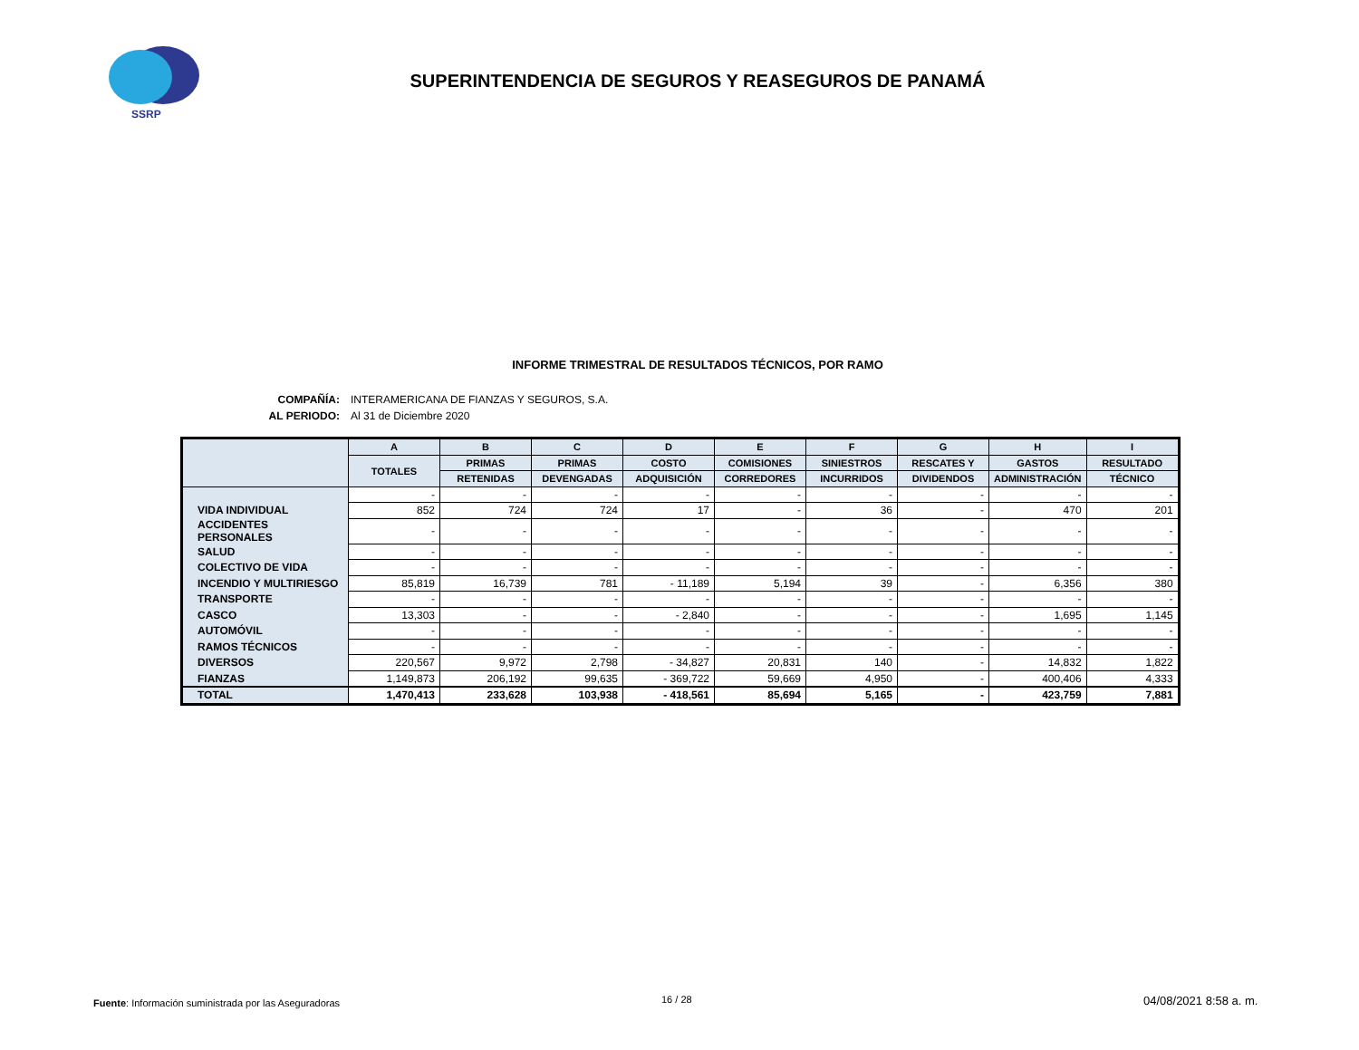SSRP
SUPERINTENDENCIA DE SEGUROS Y REASEGUROS DE PANAMÁ
INFORME TRIMESTRAL DE RESULTADOS TÉCNICOS, POR RAMO
COMPAÑÍA: INTERAMERICANA DE FIANZAS Y SEGUROS, S.A.
AL PERIODO: Al 31 de Diciembre 2020
| | A | B | C | D | E | F | G | H | I |
| --- | --- | --- | --- | --- | --- | --- | --- | --- | --- |
| | TOTALES | PRIMAS | PRIMAS | COSTO | COMISIONES | SINIESTROS | RESCATES Y | GASTOS | RESULTADO |
| | | RETENIDAS | DEVENGADAS | ADQUISICIÓN | CORREDORES | INCURRIDOS | DIVIDENDOS | ADMINISTRACIÓN | TÉCNICO |
| | - | - | - | - | - | - | - | - | - |
| VIDA INDIVIDUAL | 852 | 724 | 724 | 17 | - | 36 | - | 470 | 201 |
| ACCIDENTES PERSONALES | - | - | - | - | - | - | - | - | - |
| SALUD | - | - | - | - | - | - | - | - | - |
| COLECTIVO DE VIDA | - | - | - | - | - | - | - | - | - |
| INCENDIO Y MULTIRIESGO | 85,819 | 16,739 | 781 | - 11,189 | 5,194 | 39 | - | 6,356 | 380 |
| TRANSPORTE | - | - | - | - | - | - | - | - | - |
| CASCO | 13,303 | - | - | - 2,840 | - | - | - | 1,695 | 1,145 |
| AUTOMÓVIL | - | - | - | - | - | - | - | - | - |
| RAMOS TÉCNICOS | - | - | - | - | - | - | - | - | - |
| DIVERSOS | 220,567 | 9,972 | 2,798 | - 34,827 | 20,831 | 140 | - | 14,832 | 1,822 |
| FIANZAS | 1,149,873 | 206,192 | 99,635 | - 369,722 | 59,669 | 4,950 | - | 400,406 | 4,333 |
| TOTAL | 1,470,413 | 233,628 | 103,938 | - 418,561 | 85,694 | 5,165 | - | 423,759 | 7,881 |
Fuente: Información suministrada por las Aseguradoras
16 / 28 04/08/2021 8:58 a. m.